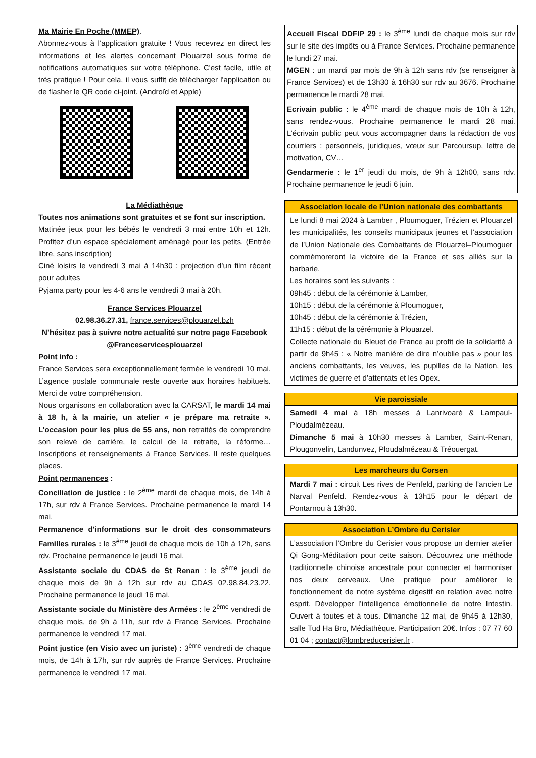Ma Mairie En Poche (MMEP).
Abonnez-vous à l’application gratuite ! Vous recevrez en direct les informations et les alertes concernant Plouarzel sous forme de notifications automatiques sur votre téléphone. C'est facile, utile et très pratique ! Pour cela, il vous suffit de télécharger l'application ou de flasher le QR code ci-joint. (Androïd et Apple)
La Médiathèque
Toutes nos animations sont gratuites et se font sur inscription.
Matinée jeux pour les bébés le vendredi 3 mai entre 10h et 12h. Profitez d’un espace spécialement aménagé pour les petits. (Entrée libre, sans inscription)
Ciné loisirs le vendredi 3 mai à 14h30 : projection d’un film récent pour adultes
Pyjama party pour les 4-6 ans le vendredi 3 mai à 20h.
France Services Plouarzel
02.98.36.27.31, france.services@plouarzel.bzh
N’hésitez pas à suivre notre actualité sur notre page Facebook @Franceservicesplouarzel
Point info :
France Services sera exceptionnellement fermée le vendredi 10 mai. L’agence postale communale reste ouverte aux horaires habituels. Merci de votre compréhension.
Nous organisons en collaboration avec la CARSAT, le mardi 14 mai à 18 h, à la mairie, un atelier « je prépare ma retraite ». L’occasion pour les plus de 55 ans, non retraités de comprendre son relevé de carrière, le calcul de la retraite, la réforme… Inscriptions et renseignements à France Services. Il reste quelques places.
Point permanences :
Conciliation de justice : le 2<sup>ème</sup> mardi de chaque mois, de 14h à 17h, sur rdv à France Services. Prochaine permanence le mardi 14 mai.
Permanence d'informations sur le droit des consommateurs Familles rurales : le 3<sup>ème</sup> jeudi de chaque mois de 10h à 12h, sans rdv. Prochaine permanence le jeudi 16 mai.
Assistante sociale du CDAS de St Renan : le 3<sup>ème</sup> jeudi de chaque mois de 9h à 12h sur rdv au CDAS 02.98.84.23.22. Prochaine permanence le jeudi 16 mai.
Assistante sociale du Ministère des Armées : le 2<sup>ème</sup> vendredi de chaque mois, de 9h à 11h, sur rdv à France Services. Prochaine permanence le vendredi 17 mai.
Point justice (en Visio avec un juriste) : 3<sup>ème</sup> vendredi de chaque mois, de 14h à 17h, sur rdv auprès de France Services. Prochaine permanence le vendredi 17 mai.
Accueil Fiscal DDFIP 29 : le 3<sup>ème</sup> lundi de chaque mois sur rdv sur le site des impôts ou à France Services. Prochaine permanence le lundi 27 mai.
MGEN : un mardi par mois de 9h à 12h sans rdv (se renseigner à France Services) et de 13h30 à 16h30 sur rdv au 3676. Prochaine permanence le mardi 28 mai.
Ecrivain public : le 4<sup>ème</sup> mardi de chaque mois de 10h à 12h, sans rendez-vous. Prochaine permanence le mardi 28 mai. L’écrivain public peut vous accompagner dans la rédaction de vos courriers : personnels, juridiques, vœux sur Parcoursup, lettre de motivation, CV…
Gendarmerie : le 1<sup>er</sup> jeudi du mois, de 9h à 12h00, sans rdv. Prochaine permanence le jeudi 6 juin.
Association locale de l’Union nationale des combattants
Le lundi 8 mai 2024 à Lamber , Ploumoguer, Trézien et Plouarzel les municipalités, les conseils municipaux jeunes et l’association de l’Union Nationale des Combattants de Plouarzel–Ploumoguer commémoreront la victoire de la France et ses alliés sur la barbarie.
Les horaires sont les suivants :
09h45 : début de la cérémonie à Lamber,
10h15 : début de la cérémonie à Ploumoguer,
10h45 : début de la cérémonie à Trézien,
11h15 : début de la cérémonie à Plouarzel.
Collecte nationale du Bleuet de France au profit de la solidarité à partir de 9h45 : « Notre manière de dire n’oublie pas » pour les anciens combattants, les veuves, les pupilles de la Nation, les victimes de guerre et d’attentats et les Opex.
Vie paroissiale
Samedi 4 mai à 18h messes à Lanrivoaré & Lampaul-Ploudalmézeau.
Dimanche 5 mai à 10h30 messes à Lamber, Saint-Renan, Plougonvelin, Landunvez, Ploudalmézeau & Tréouergat.
Les marcheurs du Corsen
Mardi 7 mai : circuit Les rives de Penfeld, parking de l’ancien Le Narval Penfeld. Rendez-vous à 13h15 pour le départ de Pontarnou à 13h30.
Association L’Ombre du Cerisier
L’association l’Ombre du Cerisier vous propose un dernier atelier Qi Gong-Méditation pour cette saison. Découvrez une méthode traditionnelle chinoise ancestrale pour connecter et harmoniser nos deux cerveaux. Une pratique pour améliorer le fonctionnement de notre système digestif en relation avec notre esprit. Développer l’intelligence émotionnelle de notre Intestin. Ouvert à toutes et à tous. Dimanche 12 mai, de 9h45 à 12h30, salle Tud Ha Bro, Médiathèque. Participation 20€. Infos : 07 77 60 01 04 ; contact@lombreducerisier.fr .